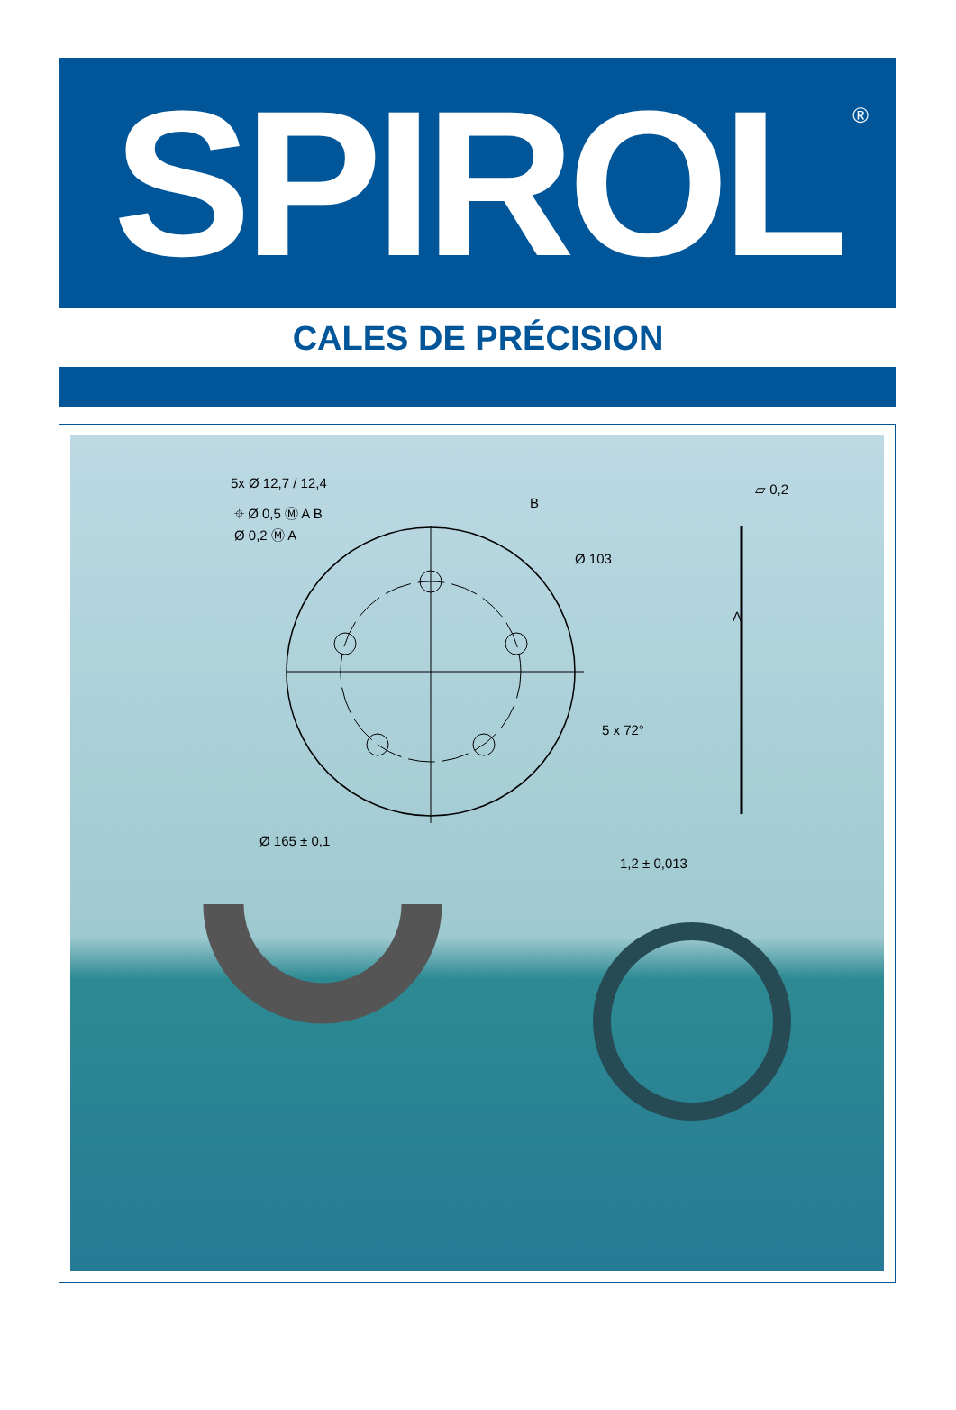SPIROL
<sup>®</sup>
CALES DE PRÉCISION
5x Ø 12,7 / 12,4
⌖ Ø 0,5 Ⓜ A B
Ø 0,2 Ⓜ A
B
Ø 103
5 x 72°
Ø 165 ± 0,1
⏥ 0,2
A
1,2 ± 0,013